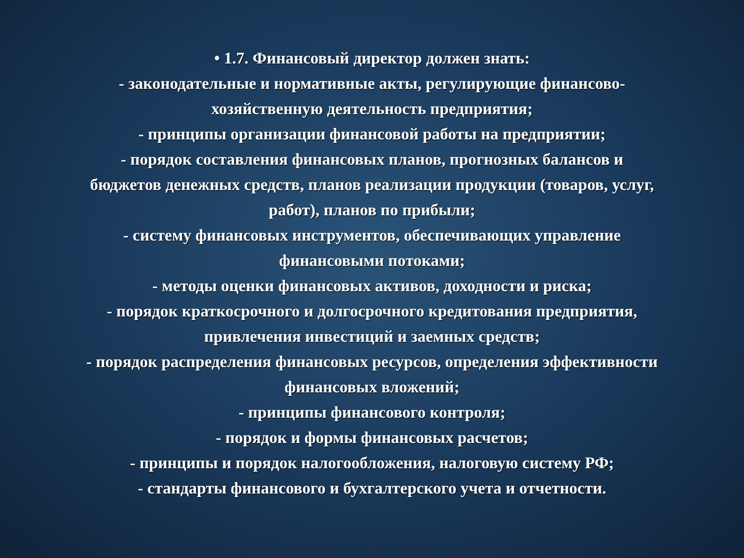• 1.7. Финансовый директор должен знать:
- законодательные и нормативные акты, регулирующие финансово-
хозяйственную деятельность предприятия;
- принципы организации финансовой работы на предприятии;
- порядок составления финансовых планов, прогнозных балансов и
бюджетов денежных средств, планов реализации продукции (товаров, услуг,
работ), планов по прибыли;
- систему финансовых инструментов, обеспечивающих управление
финансовыми потоками;
- методы оценки финансовых активов, доходности и риска;
- порядок краткосрочного и долгосрочного кредитования предприятия,
привлечения инвестиций и заемных средств;
- порядок распределения финансовых ресурсов, определения эффективности
финансовых вложений;
- принципы финансового контроля;
- порядок и формы финансовых расчетов;
- принципы и порядок налогообложения, налоговую систему РФ;
- стандарты финансового и бухгалтерского учета и отчетности.